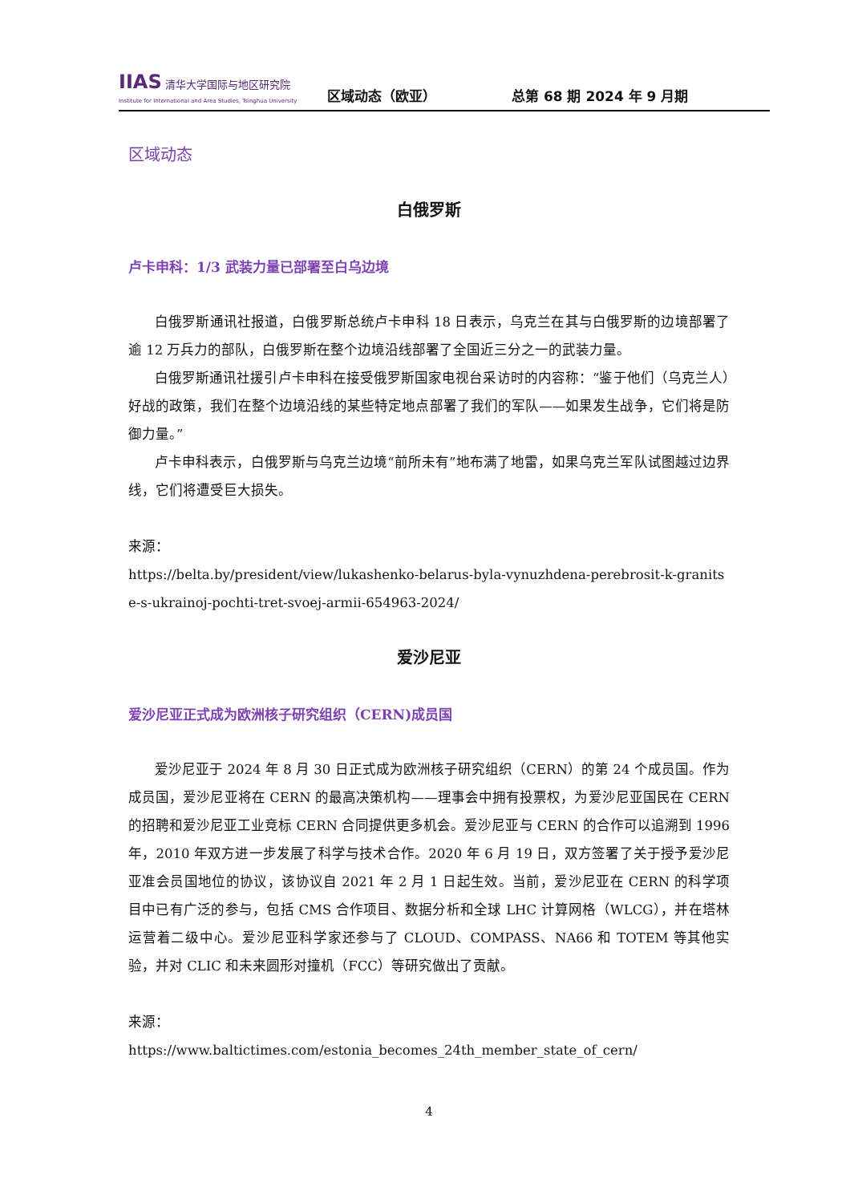IIAS 清华大学国际与地区研究院
Institute for International and Area Studies, Tsinghua University
区域动态（欧亚）
总第 68 期 2024 年 9 月期
区域动态
白俄罗斯
卢卡申科：1/3 武装力量已部署至白乌边境
白俄罗斯通讯社报道，白俄罗斯总统卢卡申科 18 日表示，乌克兰在其与白俄罗斯的边境部署了逾 12 万兵力的部队，白俄罗斯在整个边境沿线部署了全国近三分之一的武装力量。
白俄罗斯通讯社援引卢卡申科在接受俄罗斯国家电视台采访时的内容称：“鉴于他们（乌克兰人）好战的政策，我们在整个边境沿线的某些特定地点部署了我们的军队——如果发生战争，它们将是防御力量。”
卢卡申科表示，白俄罗斯与乌克兰边境“前所未有”地布满了地雷，如果乌克兰军队试图越过边界线，它们将遭受巨大损失。
来源：
https://belta.by/president/view/lukashenko-belarus-byla-vynuzhdena-perebrosit-k-granitse-s-ukrainoj-pochti-tret-svoej-armii-654963-2024/
爱沙尼亚
爱沙尼亚正式成为欧洲核子研究组织（CERN)成员国
爱沙尼亚于 2024 年 8 月 30 日正式成为欧洲核子研究组织（CERN）的第 24 个成员国。作为成员国，爱沙尼亚将在 CERN 的最高决策机构——理事会中拥有投票权，为爱沙尼亚国民在 CERN 的招聘和爱沙尼亚工业竞标 CERN 合同提供更多机会。爱沙尼亚与 CERN 的合作可以追溯到 1996 年，2010 年双方进一步发展了科学与技术合作。2020 年 6 月 19 日，双方签署了关于授予爱沙尼亚准会员国地位的协议，该协议自 2021 年 2 月 1 日起生效。当前，爱沙尼亚在 CERN 的科学项目中已有广泛的参与，包括 CMS 合作项目、数据分析和全球 LHC 计算网格（WLCG），并在塔林运营着二级中心。爱沙尼亚科学家还参与了 CLOUD、COMPASS、NA66 和 TOTEM 等其他实验，并对 CLIC 和未来圆形对撞机（FCC）等研究做出了贡献。
来源：
https://www.baltictimes.com/estonia_becomes_24th_member_state_of_cern/
4